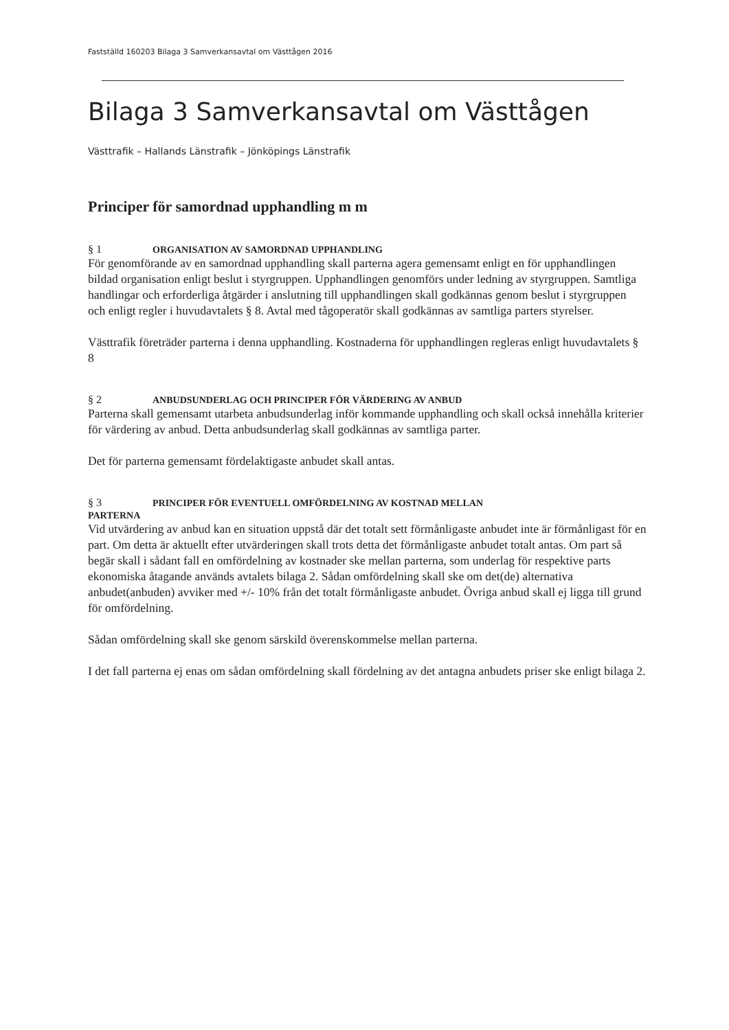Fastställd 160203 Bilaga 3 Samverkansavtal om Västtågen 2016
Bilaga 3 Samverkansavtal om Västtågen
Västtrafik – Hallands Länstrafik – Jönköpings Länstrafik
Principer för samordnad upphandling m m
§ 1 ORGANISATION AV SAMORDNAD UPPHANDLING
För genomförande av en samordnad upphandling skall parterna agera gemensamt enligt en för upphandlingen bildad organisation enligt beslut i styrgruppen. Upphandlingen genomförs under ledning av styrgruppen. Samtliga handlingar och erforderliga åtgärder i anslutning till upphandlingen skall godkännas genom beslut i styrgruppen och enligt regler i huvudavtalets § 8. Avtal med tågoperatör skall godkännas av samtliga parters styrelser.
Västtrafik företräder parterna i denna upphandling. Kostnaderna för upphandlingen regleras enligt huvudavtalets § 8
§ 2 ANBUDSUNDERLAG OCH PRINCIPER FÖR VÄRDERING AV ANBUD
Parterna skall gemensamt utarbeta anbudsunderlag inför kommande upphandling och skall också innehålla kriterier för värdering av anbud. Detta anbudsunderlag skall godkännas av samtliga parter.
Det för parterna gemensamt fördelaktigaste anbudet skall antas.
§ 3 PRINCIPER FÖR EVENTUELL OMFÖRDELNING AV KOSTNAD MELLAN
PARTERNA
Vid utvärdering av anbud kan en situation uppstå där det totalt sett förmånligaste anbudet inte är förmånligast för en part. Om detta är aktuellt efter utvärderingen skall trots detta det förmånligaste anbudet totalt antas. Om part så begär skall i sådant fall en omfördelning av kostnader ske mellan parterna, som underlag för respektive parts ekonomiska åtagande används avtalets bilaga 2. Sådan omfördelning skall ske om det(de) alternativa anbudet(anbuden) avviker med +/- 10% från det totalt förmånligaste anbudet. Övriga anbud skall ej ligga till grund för omfördelning.
Sådan omfördelning skall ske genom särskild överenskommelse mellan parterna.
I det fall parterna ej enas om sådan omfördelning skall fördelning av det antagna anbudets priser ske enligt bilaga 2.